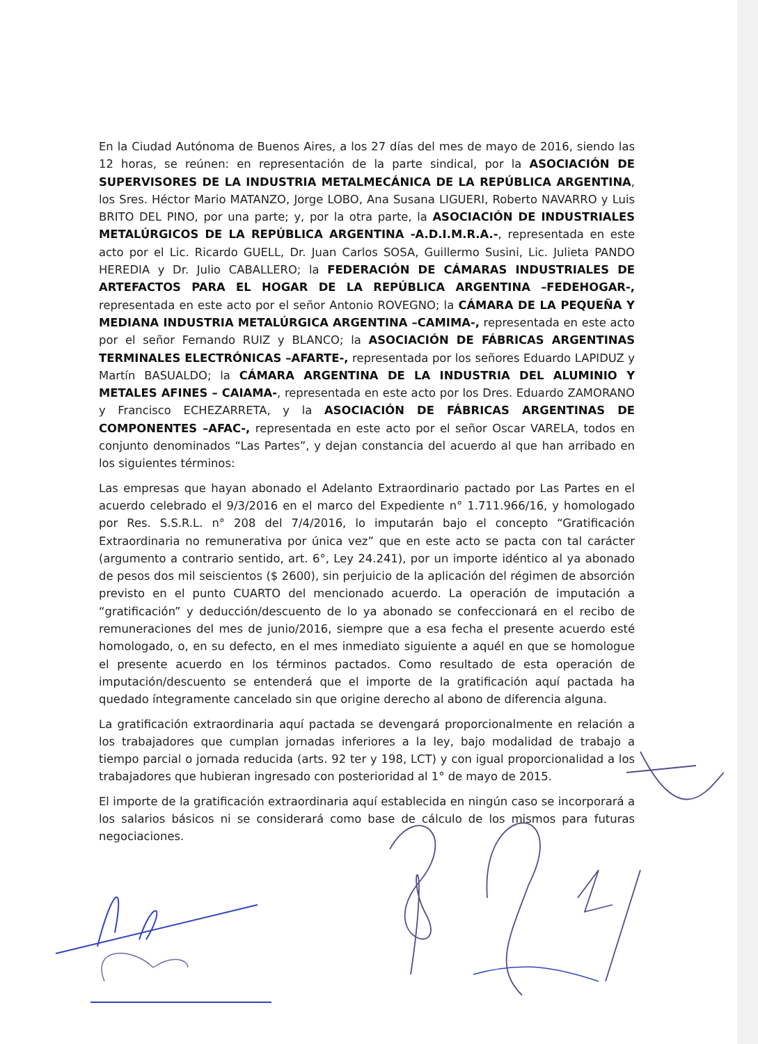En la Ciudad Autónoma de Buenos Aires, a los 27 días del mes de mayo de 2016, siendo las 12 horas, se reúnen: en representación de la parte sindical, por la ASOCIACIÓN DE SUPERVISORES DE LA INDUSTRIA METALMECÁNICA DE LA REPÚBLICA ARGENTINA, los Sres. Héctor Mario MATANZO, Jorge LOBO, Ana Susana LIGUERI, Roberto NAVARRO y Luis BRITO DEL PINO, por una parte; y, por la otra parte, la ASOCIACIÓN DE INDUSTRIALES METALÚRGICOS DE LA REPÚBLICA ARGENTINA -A.D.I.M.R.A.-, representada en este acto por el Lic. Ricardo GUELL, Dr. Juan Carlos SOSA, Guillermo Susini, Lic. Julieta PANDO HEREDIA y Dr. Julio CABALLERO; la FEDERACIÓN DE CÁMARAS INDUSTRIALES DE ARTEFACTOS PARA EL HOGAR DE LA REPÚBLICA ARGENTINA –FEDEHOGAR-, representada en este acto por el señor Antonio ROVEGNO; la CÁMARA DE LA PEQUEÑA Y MEDIANA INDUSTRIA METALÚRGICA ARGENTINA –CAMIMA-, representada en este acto por el señor Fernando RUIZ y BLANCO; la ASOCIACIÓN DE FÁBRICAS ARGENTINAS TERMINALES ELECTRÓNICAS –AFARTE-, representada por los señores Eduardo LAPIDUZ y Martín BASUALDO; la CÁMARA ARGENTINA DE LA INDUSTRIA DEL ALUMINIO Y METALES AFINES – CAIAMA-, representada en este acto por los Dres. Eduardo ZAMORANO y Francisco ECHEZARRETA, y la ASOCIACIÓN DE FÁBRICAS ARGENTINAS DE COMPONENTES –AFAC-, representada en este acto por el señor Oscar VARELA, todos en conjunto denominados “Las Partes”, y dejan constancia del acuerdo al que han arribado en los siguientes términos:
Las empresas que hayan abonado el Adelanto Extraordinario pactado por Las Partes en el acuerdo celebrado el 9/3/2016 en el marco del Expediente n° 1.711.966/16, y homologado por Res. S.S.R.L. n° 208 del 7/4/2016, lo imputarán bajo el concepto “Gratificación Extraordinaria no remunerativa por única vez” que en este acto se pacta con tal carácter (argumento a contrario sentido, art. 6°, Ley 24.241), por un importe idéntico al ya abonado de pesos dos mil seiscientos ($ 2600), sin perjuicio de la aplicación del régimen de absorción previsto en el punto CUARTO del mencionado acuerdo. La operación de imputación a “gratificación” y deducción/descuento de lo ya abonado se confeccionará en el recibo de remuneraciones del mes de junio/2016, siempre que a esa fecha el presente acuerdo esté homologado, o, en su defecto, en el mes inmediato siguiente a aquél en que se homologue el presente acuerdo en los términos pactados. Como resultado de esta operación de imputación/descuento se entenderá que el importe de la gratificación aquí pactada ha quedado íntegramente cancelado sin que origine derecho al abono de diferencia alguna.
La gratificación extraordinaria aquí pactada se devengará proporcionalmente en relación a los trabajadores que cumplan jornadas inferiores a la ley, bajo modalidad de trabajo a tiempo parcial o jornada reducida (arts. 92 ter y 198, LCT) y con igual proporcionalidad a los trabajadores que hubieran ingresado con posterioridad al 1° de mayo de 2015.
El importe de la gratificación extraordinaria aquí establecida en ningún caso se incorporará a los salarios básicos ni se considerará como base de cálculo de los mismos para futuras negociaciones.